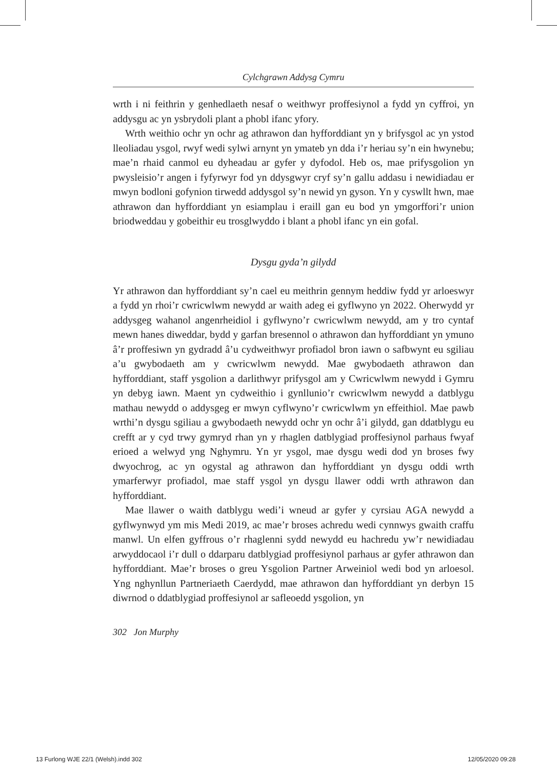Cylchgrawn Addysg Cymru
wrth i ni feithrin y genhedlaeth nesaf o weithwyr proffesiynol a fydd yn cyffroi, yn addysgu ac yn ysbrydoli plant a phobl ifanc yfory.
Wrth weithio ochr yn ochr ag athrawon dan hyfforddiant yn y brifysgol ac yn ystod lleoliadau ysgol, rwyf wedi sylwi arnynt yn ymateb yn dda i’r heriau sy’n ein hwynebu; mae’n rhaid canmol eu dyheadau ar gyfer y dyfodol. Heb os, mae prifysgolion yn pwysleisio’r angen i fyfyrwyr fod yn ddysgwyr cryf sy’n gallu addasu i newidiadau er mwyn bodloni gofynion tirwedd addysgol sy’n newid yn gyson. Yn y cyswllt hwn, mae athrawon dan hyfforddiant yn esiamplau i eraill gan eu bod yn ymgorffori’r union briodweddau y gobeithir eu trosglwyddo i blant a phobl ifanc yn ein gofal.
Dysgu gyda’n gilydd
Yr athrawon dan hyfforddiant sy’n cael eu meithrin gennym heddiw fydd yr arloeswyr a fydd yn rhoi’r cwricwlwm newydd ar waith adeg ei gyflwyno yn 2022. Oherwydd yr addysgeg wahanol angenrheidiol i gyflwyno’r cwricwlwm newydd, am y tro cyntaf mewn hanes diweddar, bydd y garfan bresennol o athrawon dan hyfforddiant yn ymuno â’r proffesiwn yn gydradd â’u cydweithwyr profiadol bron iawn o safbwynt eu sgiliau a’u gwybodaeth am y cwricwlwm newydd. Mae gwybodaeth athrawon dan hyfforddiant, staff ysgolion a darlithwyr prifysgol am y Cwricwlwm newydd i Gymru yn debyg iawn. Maent yn cydweithio i gynllunio’r cwricwlwm newydd a datblygu mathau newydd o addysgeg er mwyn cyflwyno’r cwricwlwm yn effeithiol. Mae pawb wrthi’n dysgu sgiliau a gwybodaeth newydd ochr yn ochr â’i gilydd, gan ddatblygu eu crefft ar y cyd trwy gymryd rhan yn y rhaglen datblygiad proffesiynol parhaus fwyaf erioed a welwyd yng Nghymru. Yn yr ysgol, mae dysgu wedi dod yn broses fwy dwyochrog, ac yn ogystal ag athrawon dan hyfforddiant yn dysgu oddi wrth ymarferwyr profiadol, mae staff ysgol yn dysgu llawer oddi wrth athrawon dan hyfforddiant.
Mae llawer o waith datblygu wedi’i wneud ar gyfer y cyrsiau AGA newydd a gyflwynwyd ym mis Medi 2019, ac mae’r broses achredu wedi cynnwys gwaith craffu manwl. Un elfen gyffrous o’r rhaglenni sydd newydd eu hachredu yw’r newidiadau arwyddocaol i’r dull o ddarparu datblygiad proffesiynol parhaus ar gyfer athrawon dan hyfforddiant. Mae’r broses o greu Ysgolion Partner Arweiniol wedi bod yn arloesol. Yng nghynllun Partneriaeth Caerdydd, mae athrawon dan hyfforddiant yn derbyn 15 diwrnod o ddatblygiad proffesiynol ar safleoedd ysgolion, yn
302 Jon Murphy
13 Furlong WJE 22/1 (Welsh).indd 302
12/05/2020 09:28